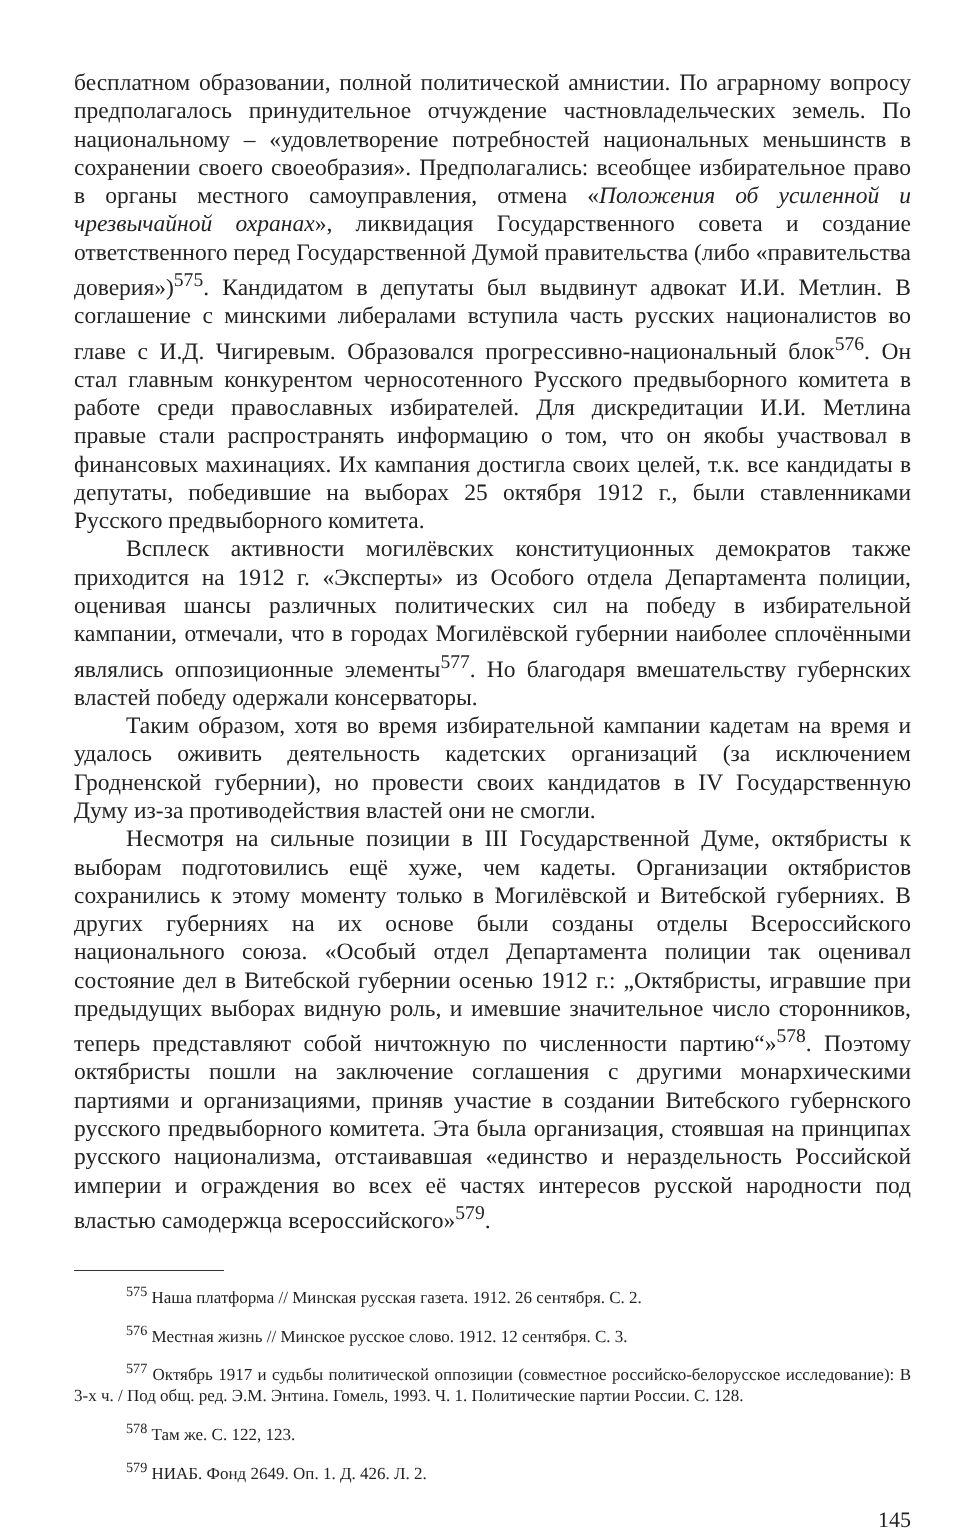бесплатном образовании, полной политической амнистии. По аграрному вопросу предполагалось принудительное отчуждение частновладельческих земель. По национальному – «удовлетворение потребностей национальных меньшинств в сохранении своего своеобразия». Предполагались: всеобщее избирательное право в органы местного самоуправления, отмена «Положения об усиленной и чрезвычайной охранах», ликвидация Государственного совета и создание ответственного перед Государственной Думой правительства (либо «правительства доверия»)<sup>575</sup>. Кандидатом в депутаты был выдвинут адвокат И.И. Метлин. В соглашение с минскими либералами вступила часть русских националистов во главе с И.Д. Чигиревым. Образовался прогрессивно-национальный блок<sup>576</sup>. Он стал главным конкурентом черносотенного Русского предвыборного комитета в работе среди православных избирателей. Для дискредитации И.И. Метлина правые стали распространять информацию о том, что он якобы участвовал в финансовых махинациях. Их кампания достигла своих целей, т.к. все кандидаты в депутаты, победившие на выборах 25 октября 1912 г., были ставленниками Русского предвыборного комитета.
Всплеск активности могилёвских конституционных демократов также приходится на 1912 г. «Эксперты» из Особого отдела Департамента полиции, оценивая шансы различных политических сил на победу в избирательной кампании, отмечали, что в городах Могилёвской губернии наиболее сплочёнными являлись оппозиционные элементы<sup>577</sup>. Но благодаря вмешательству губернских властей победу одержали консерваторы.
Таким образом, хотя во время избирательной кампании кадетам на время и удалось оживить деятельность кадетских организаций (за исключением Гродненской губернии), но провести своих кандидатов в IV Государственную Думу из-за противодействия властей они не смогли.
Несмотря на сильные позиции в III Государственной Думе, октябристы к выборам подготовились ещё хуже, чем кадеты. Организации октябристов сохранились к этому моменту только в Могилёвской и Витебской губерниях. В других губерниях на их основе были созданы отделы Всероссийского национального союза. «Особый отдел Департамента полиции так оценивал состояние дел в Витебской губернии осенью 1912 г.: „Октябристы, игравшие при предыдущих выборах видную роль, и имевшие значительное число сторонников, теперь представляют собой ничтожную по численности партию“»<sup>578</sup>. Поэтому октябристы пошли на заключение соглашения с другими монархическими партиями и организациями, приняв участие в создании Витебского губернского русского предвыборного комитета. Эта была организация, стоявшая на принципах русского национализма, отстаивавшая «единство и нераздельность Российской империи и ограждения во всех её частях интересов русской народности под властью самодержца всероссийского»<sup>579</sup>.
<sup>575</sup> Наша платформа // Минская русская газета. 1912. 26 сентября. С. 2.
<sup>576</sup> Местная жизнь // Минское русское слово. 1912. 12 сентября. С. 3.
<sup>577</sup> Октябрь 1917 и судьбы политической оппозиции (совместное российско-белорусское исследование): В 3-х ч. / Под общ. ред. Э.М. Энтина. Гомель, 1993. Ч. 1. Политические партии России. С. 128.
<sup>578</sup> Там же. С. 122, 123.
<sup>579</sup> НИАБ. Фонд 2649. Оп. 1. Д. 426. Л. 2.
145